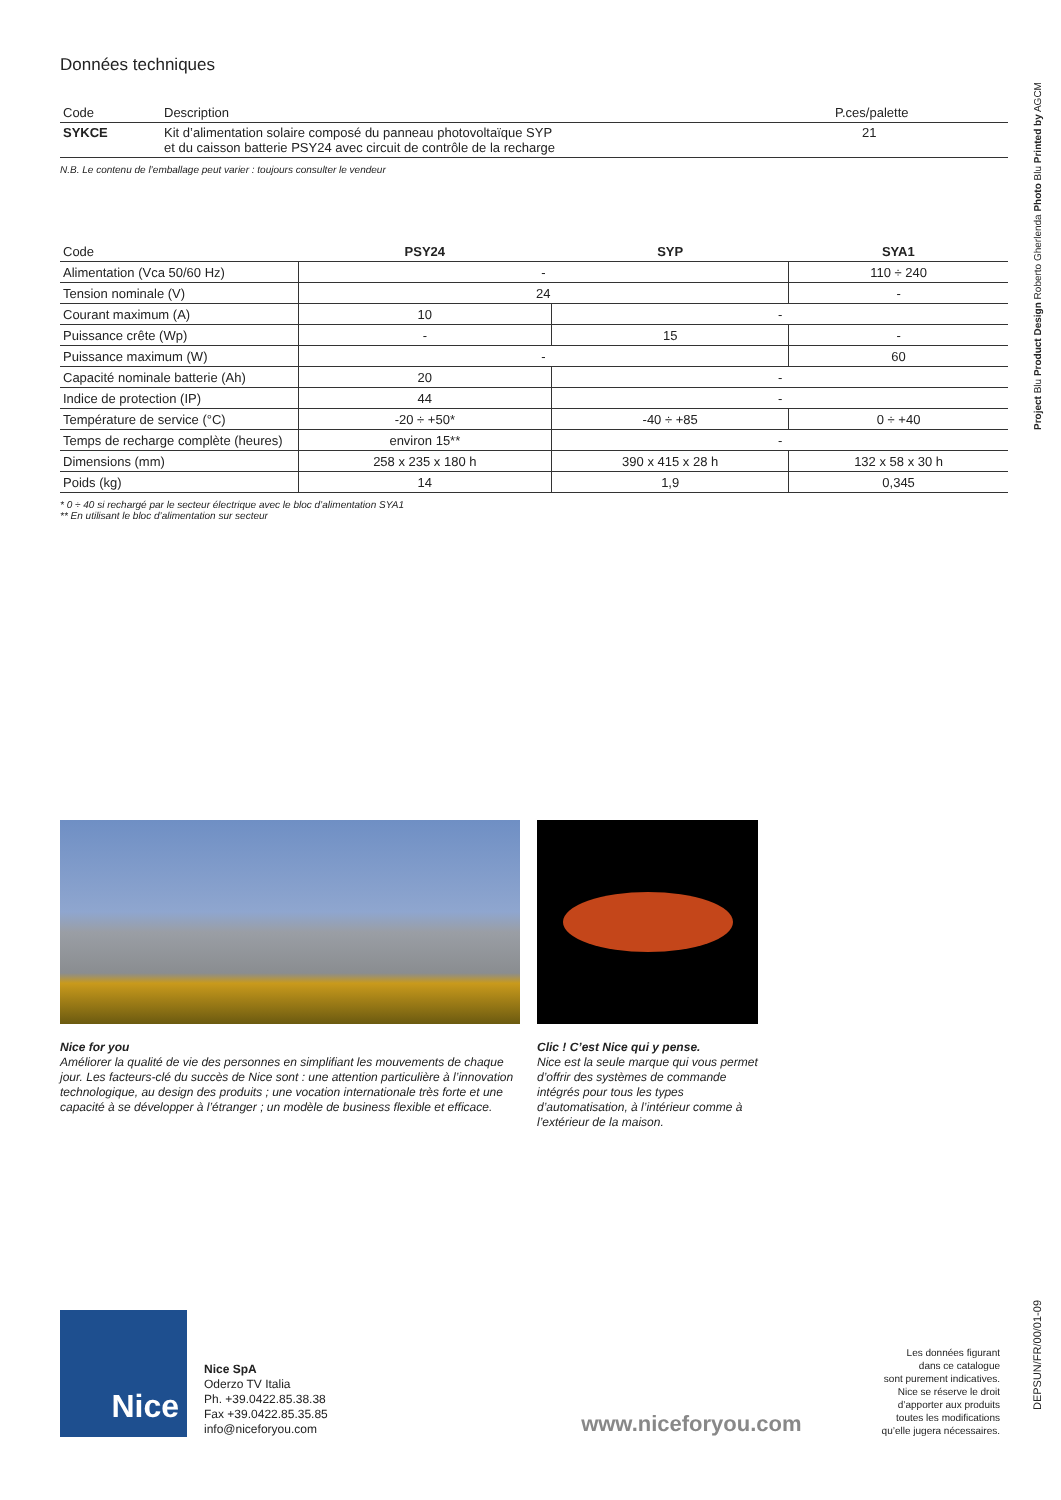Données techniques
| Code | Description | P.ces/palette |
| --- | --- | --- |
| SYKCE | Kit d’alimentation solaire composé du panneau photovoltaïque SYP et du caisson batterie PSY24 avec circuit de contrôle de la recharge | 21 |
N.B. Le contenu de l’emballage peut varier : toujours consulter le vendeur
| Code | PSY24 | SYP | SYA1 |
| --- | --- | --- | --- |
| Alimentation (Vca 50/60 Hz) | - | | 110 ÷ 240 |
| Tension nominale (V) | 24 | | - |
| Courant maximum (A) | 10 | - | |
| Puissance crête (Wp) | - | 15 | - |
| Puissance maximum (W) | - | | 60 |
| Capacité nominale batterie (Ah) | 20 | - | |
| Indice de protection (IP) | 44 | - | |
| Température de service (°C) | -20 ÷ +50* | -40 ÷ +85 | 0 ÷ +40 |
| Temps de recharge complète (heures) | environ 15** | - | |
| Dimensions (mm) | 258 x 235 x 180 h | 390 x 415 x 28 h | 132 x 58 x 30 h |
| Poids (kg) | 14 | 1,9 | 0,345 |
* 0 ÷ 40 si rechargé par le secteur électrique avec le bloc d’alimentation SYA1
** En utilisant le bloc d’alimentation sur secteur
Nice for you
Améliorer la qualité de vie des personnes en simplifiant les mouvements de chaque jour. Les facteurs-clé du succès de Nice sont : une attention particulière à l’innovation technologique, au design des produits ; une vocation internationale très forte et une capacité à se développer à l’étranger ; un modèle de business flexible et efficace.
Clic ! C’est Nice qui y pense.
Nice est la seule marque qui vous permet d’offrir des systèmes de commande intégrés pour tous les types d’automatisation, à l’intérieur comme à l’extérieur de la maison.
Nice
Nice SpA
Oderzo TV Italia
Ph. +39.0422.85.38.38
Fax +39.0422.85.35.85
info@niceforyou.com
www.niceforyou.com
Les données figurant
dans ce catalogue
sont purement indicatives.
Nice se réserve le droit
d’apporter aux produits
toutes les modifications
qu’elle jugera nécessaires.
Project Blu Product Design Roberto Gherlenda Photo Blu Printed by AGCM
DEPSUN/FR/00/01-09